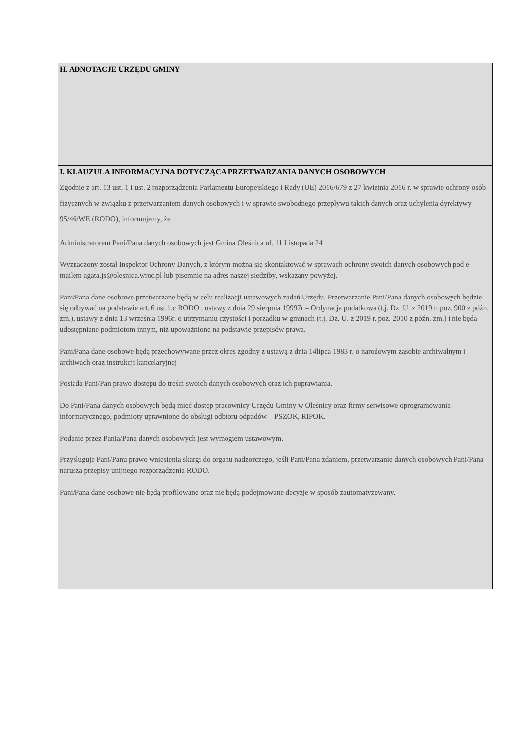| H. ADNOTACJE URZĘDU GMINY |
| I. KLAUZULA INFORMACYJNA DOTYCZĄCA PRZETWARZANIA DANYCH OSOBOWYCH |
| Zgodnie z art. 13 ust. 1 i ust. 2 rozporządzenia Parlamentu Europejskiego i Rady (UE) 2016/679 z 27 kwietnia 2016 r. w sprawie ochrony osób fizycznych w związku z przetwarzaniem danych osobowych i w sprawie swobodnego przepływu takich danych oraz uchylenia dyrektywy 95/46/WE (RODO), informujemy, że Administratorem Pani/Pana danych osobowych jest Gmina Oleśnica ul. 11 Listopada 24 Wyznaczony został Inspektor Ochrony Danych, z którym można się skontaktować w sprawach ochrony swoich danych osobowych pod e-mailem agata.js@olesnica.wroc.pl lub pisemnie na adres naszej siedziby, wskazany powyżej. Pani/Pana dane osobowe przetwarzane będą w celu realizacji ustawowych zadań Urzędu. Przetwarzanie Pani/Pana danych osobowych będzie się odbywać na podstawie art. 6 ust.1.c RODO , ustawy z dnia 29 sierpnia 19997r – Ordynacja podatkowa (t.j. Dz. U. z 2019 r. poz. 900 z późn. zm.), ustawy z dnia 13 września 1996r. o utrzymaniu czystości i porządku w gminach (t.j. Dz. U. z 2019 r. poz. 2010 z późn. zm.) i nie będą udostępniane podmiotom innym, niż upoważnione na podstawie przepisów prawa. Pani/Pana dane osobowe będą przechowywane przez okres zgodny z ustawą z dnia 14lipca 1983 r. o narodowym zasobie archiwalnym i archiwach oraz instrukcji kancelaryjnej Posiada Pani/Pan prawo dostępu do treści swoich danych osobowych oraz ich poprawiania. Do Pani/Pana danych osobowych będą mieć dostęp pracownicy Urzędu Gminy w Oleśnicy oraz firmy serwisowe oprogramowania informatycznego, podmioty uprawnione do obsługi odbioru odpadów – PSZOK, RIPOK. Podanie przez Panią/Pana danych osobowych jest wymogiem ustawowym. Przysługuje Pani/Panu prawo wniesienia skargi do organu nadzorczego, jeśli Pani/Pana zdaniem, przetwarzanie danych osobowych Pani/Pana narusza przepisy unijnego rozporządzenia RODO. Pani/Pana dane osobowe nie będą profilowane oraz nie będą podejmowane decyzje w sposób zautomatyzowany. |